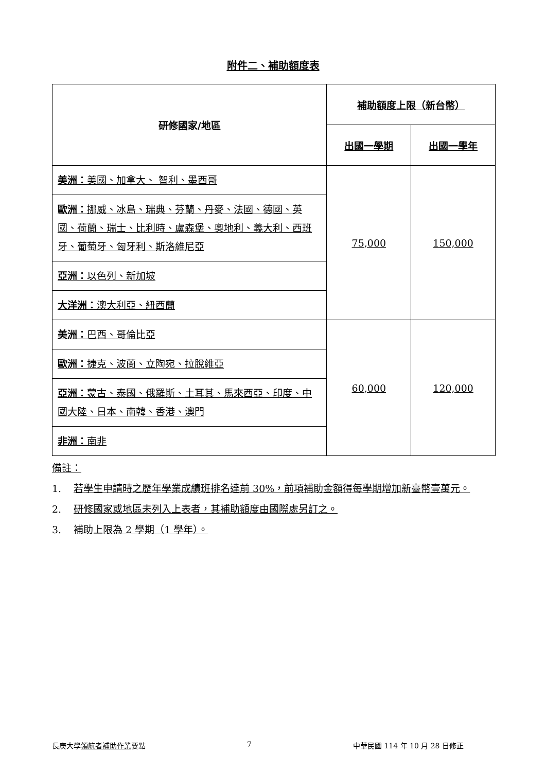附件二、補助額度表
| 研修國家/地區 | 補助額度上限（新台幣） | |
| --- | --- | --- |
| | 出國一學期 | 出國一學年 |
| 美洲： 美國、加拿大、 智利、墨西哥 | 75,000 | 150,000 |
| 歐洲： 挪威、冰島、瑞典、芬蘭、丹麥、法國、德國、英國、荷蘭、瑞士、比利時、盧森堡、奧地利、義大利、西班牙、葡萄牙、匈牙利、斯洛維尼亞 | | |
| 亞洲： 以色列、新加坡 | | |
| 大洋洲： 澳大利亞、紐西蘭 | | |
| 美洲： 巴西、哥倫比亞 | 60,000 | 120,000 |
| 歐洲： 捷克、波蘭、立陶宛、拉脫維亞 | | |
| 亞洲： 蒙古、泰國、俄羅斯、土耳其、馬來西亞、印度、中國大陸、日本、南韓、香港、澳門 | | |
| 非洲： 南非 | | |
備註：
1. 若學生申請時之歷年學業成績班排名達前 30%，前項補助金額得每學期增加新臺幣壹萬元。
2. 研修國家或地區未列入上表者，其補助額度由國際處另訂之。
3. 補助上限為 2 學期（1 學年）。
長庚大學領航者補助作業要點 7 中華民國 114 年 10 月 28 日修正